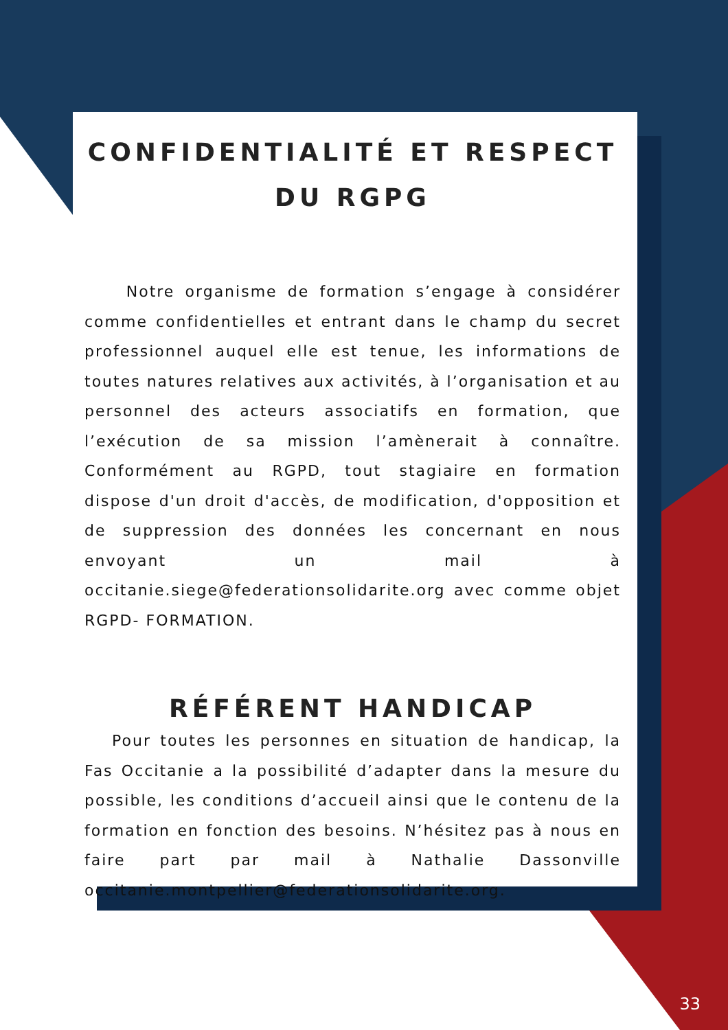CONFIDENTIALITÉ ET RESPECT DU RGPG
Notre organisme de formation s’engage à considérer comme confidentielles et entrant dans le champ du secret professionnel auquel elle est tenue, les informations de toutes natures relatives aux activités, à l’organisation et au personnel des acteurs associatifs en formation, que l’exécution de sa mission l’amènerait à connaître. Conformément au RGPD, tout stagiaire en formation dispose d'un droit d'accès, de modification, d'opposition et de suppression des données les concernant en nous envoyant un mail à occitanie.siege@federationsolidarite.org avec comme objet RGPD- FORMATION.
RÉFÉRENT HANDICAP
Pour toutes les personnes en situation de handicap, la Fas Occitanie a la possibilité d’adapter dans la mesure du possible, les conditions d’accueil ainsi que le contenu de la formation en fonction des besoins. N’hésitez pas à nous en faire part par mail à Nathalie Dassonville occitanie.montpellier@federationsolidarite.org.
33